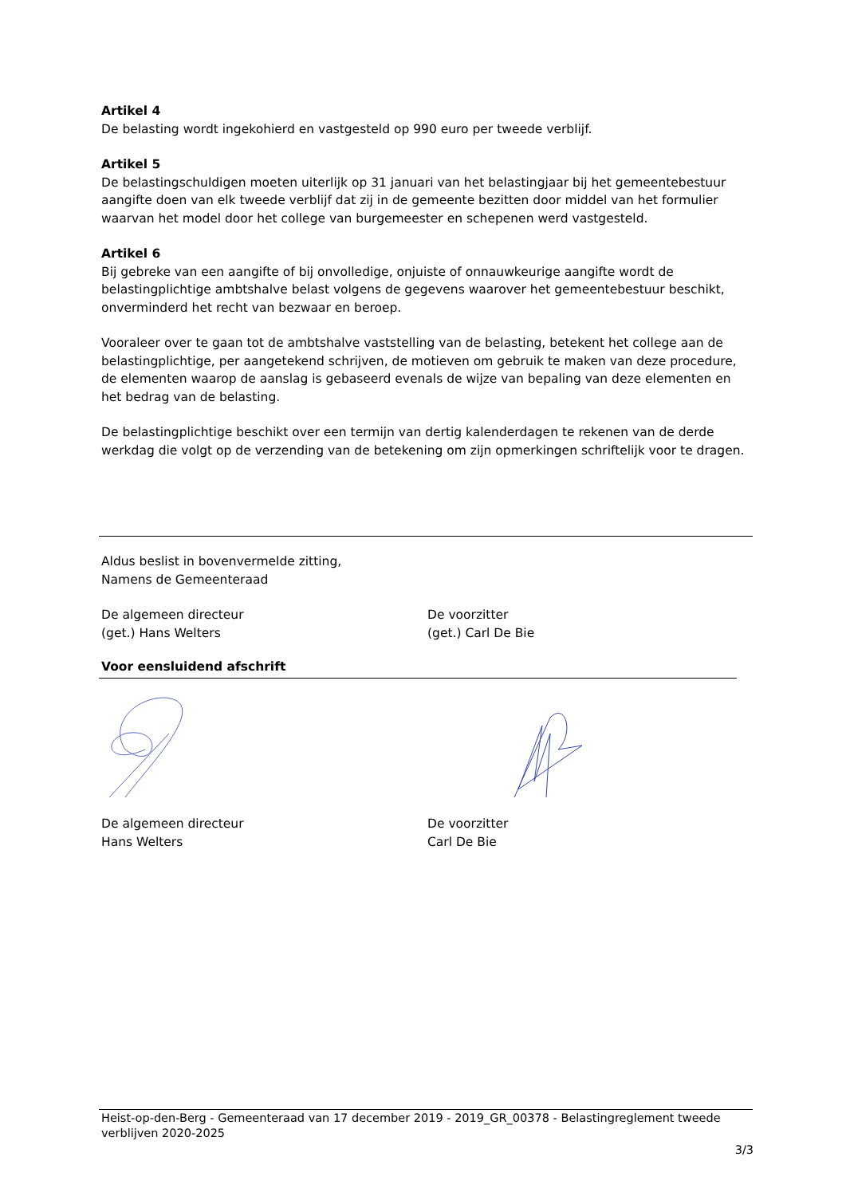Artikel 4
De belasting wordt ingekohierd en vastgesteld op 990 euro per tweede verblijf.
Artikel 5
De belastingschuldigen moeten uiterlijk op 31 januari van het belastingjaar bij het gemeentebestuur aangifte doen van elk tweede verblijf dat zij in de gemeente bezitten door middel van het formulier waarvan het model door het college van burgemeester en schepenen werd vastgesteld.
Artikel 6
Bij gebreke van een aangifte of bij onvolledige, onjuiste of onnauwkeurige aangifte wordt de belastingplichtige ambtshalve belast volgens de gegevens waarover het gemeentebestuur beschikt, onverminderd het recht van bezwaar en beroep.
Vooraleer over te gaan tot de ambtshalve vaststelling van de belasting, betekent het college aan de belastingplichtige, per aangetekend schrijven, de motieven om gebruik te maken van deze procedure, de elementen waarop de aanslag is gebaseerd evenals de wijze van bepaling van deze elementen en het bedrag van de belasting.
De belastingplichtige beschikt over een termijn van dertig kalenderdagen te rekenen van de derde werkdag die volgt op de verzending van de betekening om zijn opmerkingen schriftelijk voor te dragen.
Aldus beslist in bovenvermelde zitting,
Namens de Gemeenteraad
De algemeen directeur
(get.) Hans Welters
De voorzitter
(get.) Carl De Bie
Voor eensluidend afschrift
De algemeen directeur
Hans Welters
De voorzitter
Carl De Bie
Heist-op-den-Berg - Gemeenteraad van 17 december 2019 - 2019_GR_00378 - Belastingreglement tweede verblijven 2020-2025
3/3